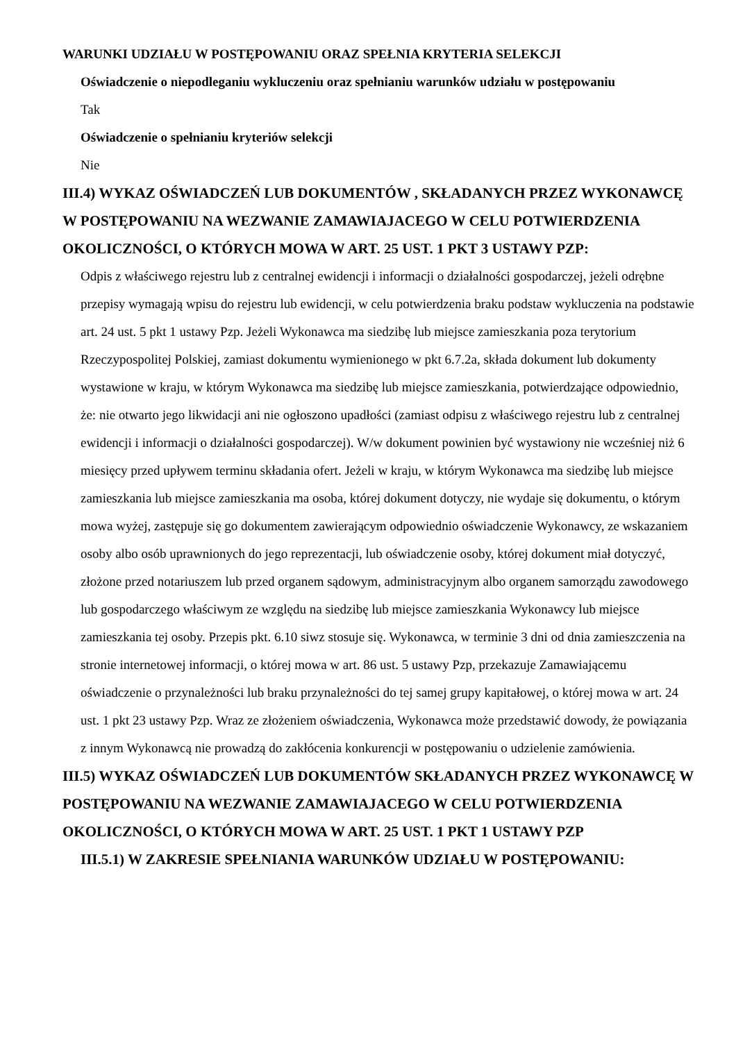WARUNKI UDZIAŁU W POSTĘPOWANIU ORAZ SPEŁNIA KRYTERIA SELEKCJI
Oświadczenie o niepodleganiu wykluczeniu oraz spełnianiu warunków udziału w postępowaniu
Tak
Oświadczenie o spełnianiu kryteriów selekcji
Nie
III.4) WYKAZ OŚWIADCZEŃ LUB DOKUMENTÓW , SKŁADANYCH PRZEZ WYKONAWCĘ W POSTĘPOWANIU NA WEZWANIE ZAMAWIAJACEGO W CELU POTWIERDZENIA OKOLICZNOŚCI, O KTÓRYCH MOWA W ART. 25 UST. 1 PKT 3 USTAWY PZP:
Odpis z właściwego rejestru lub z centralnej ewidencji i informacji o działalności gospodarczej, jeżeli odrębne przepisy wymagają wpisu do rejestru lub ewidencji, w celu potwierdzenia braku podstaw wykluczenia na podstawie art. 24 ust. 5 pkt 1 ustawy Pzp. Jeżeli Wykonawca ma siedzibę lub miejsce zamieszkania poza terytorium Rzeczypospolitej Polskiej, zamiast dokumentu wymienionego w pkt 6.7.2a, składa dokument lub dokumenty wystawione w kraju, w którym Wykonawca ma siedzibę lub miejsce zamieszkania, potwierdzające odpowiednio, że: nie otwarto jego likwidacji ani nie ogłoszono upadłości (zamiast odpisu z właściwego rejestru lub z centralnej ewidencji i informacji o działalności gospodarczej). W/w dokument powinien być wystawiony nie wcześniej niż 6 miesięcy przed upływem terminu składania ofert. Jeżeli w kraju, w którym Wykonawca ma siedzibę lub miejsce zamieszkania lub miejsce zamieszkania ma osoba, której dokument dotyczy, nie wydaje się dokumentu, o którym mowa wyżej, zastępuje się go dokumentem zawierającym odpowiednio oświadczenie Wykonawcy, ze wskazaniem osoby albo osób uprawnionych do jego reprezentacji, lub oświadczenie osoby, której dokument miał dotyczyć, złożone przed notariuszem lub przed organem sądowym, administracyjnym albo organem samorządu zawodowego lub gospodarczego właściwym ze względu na siedzibę lub miejsce zamieszkania Wykonawcy lub miejsce zamieszkania tej osoby. Przepis pkt. 6.10 siwz stosuje się. Wykonawca, w terminie 3 dni od dnia zamieszczenia na stronie internetowej informacji, o której mowa w art. 86 ust. 5 ustawy Pzp, przekazuje Zamawiającemu oświadczenie o przynależności lub braku przynależności do tej samej grupy kapitałowej, o której mowa w art. 24 ust. 1 pkt 23 ustawy Pzp. Wraz ze złożeniem oświadczenia, Wykonawca może przedstawić dowody, że powiązania z innym Wykonawcą nie prowadzą do zakłócenia konkurencji w postępowaniu o udzielenie zamówienia.
III.5) WYKAZ OŚWIADCZEŃ LUB DOKUMENTÓW SKŁADANYCH PRZEZ WYKONAWCĘ W POSTĘPOWANIU NA WEZWANIE ZAMAWIAJACEGO W CELU POTWIERDZENIA OKOLICZNOŚCI, O KTÓRYCH MOWA W ART. 25 UST. 1 PKT 1 USTAWY PZP
III.5.1) W ZAKRESIE SPEŁNIANIA WARUNKÓW UDZIAŁU W POSTĘPOWANIU: